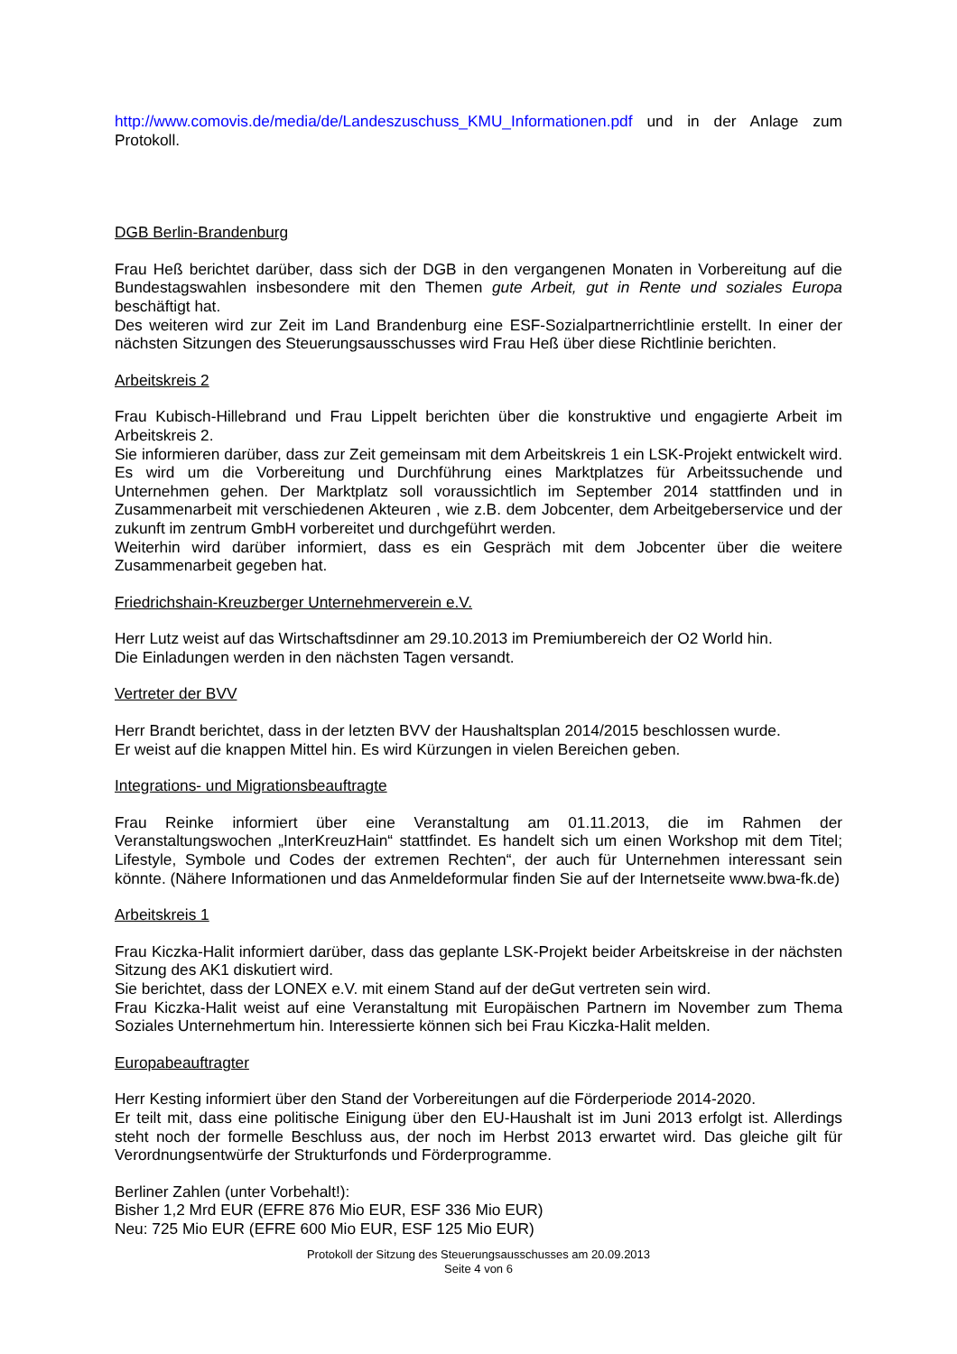http://www.comovis.de/media/de/Landeszuschuss_KMU_Informationen.pdf und in der Anlage zum Protokoll.
DGB Berlin-Brandenburg
Frau Heß berichtet darüber, dass sich der DGB in den vergangenen Monaten in Vorbereitung auf die Bundestagswahlen insbesondere mit den Themen gute Arbeit, gut in Rente und soziales Europa beschäftigt hat.
Des weiteren wird zur Zeit im Land Brandenburg eine ESF-Sozialpartnerrichtlinie erstellt. In einer der nächsten Sitzungen des Steuerungsausschusses wird Frau Heß über diese Richtlinie berichten.
Arbeitskreis 2
Frau Kubisch-Hillebrand und Frau Lippelt berichten über die konstruktive und engagierte Arbeit im Arbeitskreis 2.
Sie informieren darüber, dass zur Zeit gemeinsam mit dem Arbeitskreis 1 ein LSK-Projekt entwickelt wird. Es wird um die Vorbereitung und Durchführung eines Marktplatzes für Arbeitssuchende und Unternehmen gehen. Der Marktplatz soll voraussichtlich im September 2014 stattfinden und in Zusammenarbeit mit verschiedenen Akteuren , wie z.B. dem Jobcenter, dem Arbeitgeberservice und der zukunft im zentrum GmbH vorbereitet und durchgeführt werden.
Weiterhin wird darüber informiert, dass es ein Gespräch mit dem Jobcenter über die weitere Zusammenarbeit gegeben hat.
Friedrichshain-Kreuzberger Unternehmerverein e.V.
Herr Lutz weist auf das Wirtschaftsdinner am 29.10.2013 im Premiumbereich der O2 World hin.
Die Einladungen werden in den nächsten Tagen versandt.
Vertreter der BVV
Herr Brandt berichtet, dass in der letzten BVV der Haushaltsplan 2014/2015 beschlossen wurde.
Er weist auf die knappen Mittel hin. Es wird Kürzungen in vielen Bereichen geben.
Integrations- und Migrationsbeauftragte
Frau Reinke informiert über eine Veranstaltung am 01.11.2013, die im Rahmen der Veranstaltungswochen „InterKreuzHain“ stattfindet. Es handelt sich um einen Workshop mit dem Titel; Lifestyle, Symbole und Codes der extremen Rechten“, der auch für Unternehmen interessant sein könnte. (Nähere Informationen und das Anmeldeformular finden Sie auf der Internetseite www.bwa-fk.de)
Arbeitskreis 1
Frau Kiczka-Halit informiert darüber, dass das geplante LSK-Projekt beider Arbeitskreise in der nächsten Sitzung des AK1 diskutiert wird.
Sie berichtet, dass der LONEX e.V. mit einem Stand auf der deGut vertreten sein wird.
Frau Kiczka-Halit weist auf eine Veranstaltung mit Europäischen Partnern im November zum Thema Soziales Unternehmertum hin. Interessierte können sich bei Frau Kiczka-Halit melden.
Europabeauftragter
Herr Kesting informiert über den Stand der Vorbereitungen auf die Förderperiode 2014-2020.
Er teilt mit, dass eine politische Einigung über den EU-Haushalt ist im Juni 2013 erfolgt ist. Allerdings steht noch der formelle Beschluss aus, der noch im Herbst 2013 erwartet wird. Das gleiche gilt für Verordnungsentwürfe der Strukturfonds und Förderprogramme.
Berliner Zahlen (unter Vorbehalt!):
Bisher 1,2 Mrd EUR (EFRE 876 Mio EUR, ESF 336 Mio EUR)
Neu: 725 Mio EUR (EFRE 600 Mio EUR, ESF 125 Mio EUR)
Protokoll der Sitzung des Steuerungsausschusses am 20.09.2013
Seite 4 von 6